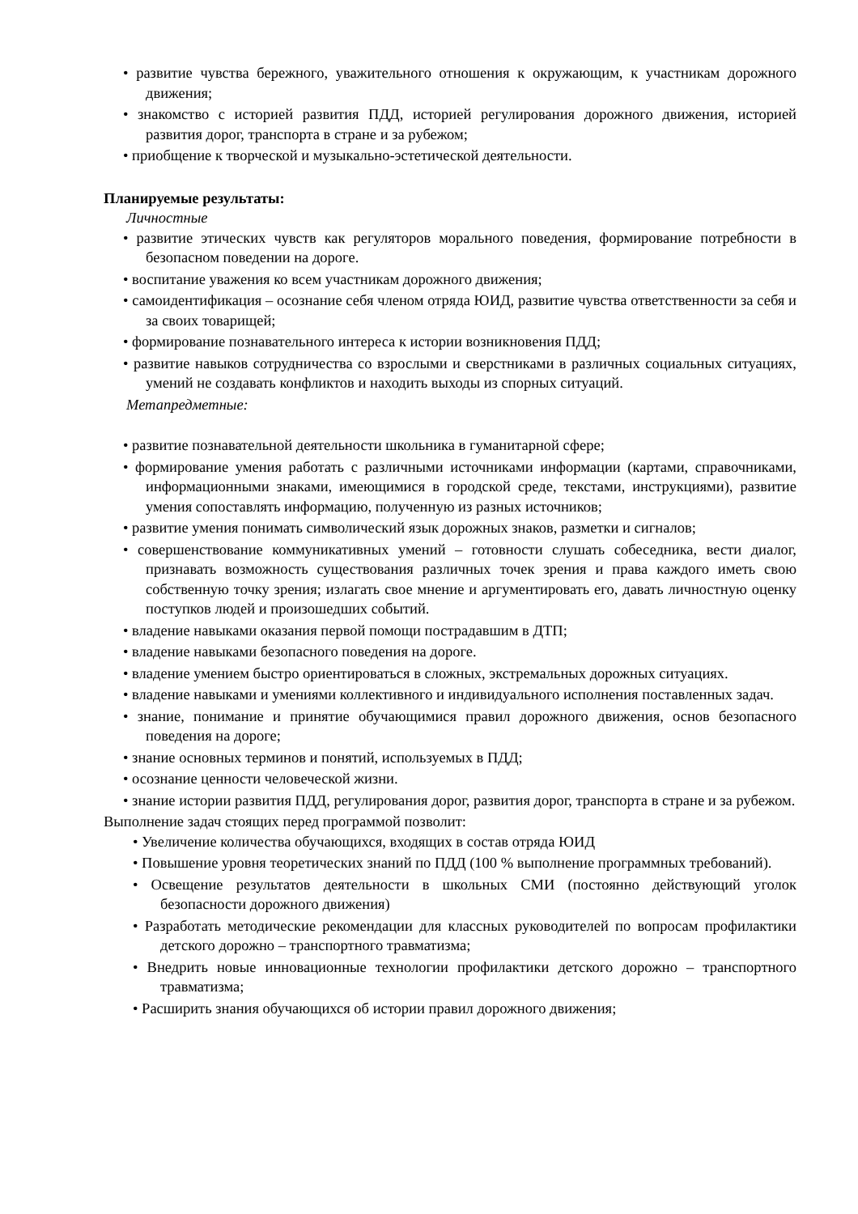• развитие чувства бережного, уважительного отношения к окружающим, к участникам дорожного движения;
• знакомство с историей развития ПДД, историей регулирования дорожного движения, историей развития дорог, транспорта в стране и за рубежом;
• приобщение к творческой и музыкально-эстетической деятельности.
Планируемые результаты:
Личностные
• развитие этических чувств как регуляторов морального поведения, формирование потребности в безопасном поведении на дороге.
• воспитание уважения ко всем участникам дорожного движения;
• самоидентификация – осознание себя членом отряда ЮИД, развитие чувства ответственности за себя и за своих товарищей;
• формирование познавательного интереса к истории возникновения ПДД;
• развитие навыков сотрудничества со взрослыми и сверстниками в различных социальных ситуациях, умений не создавать конфликтов и находить выходы из спорных ситуаций.
Метапредметные:
• развитие познавательной деятельности школьника в гуманитарной сфере;
• формирование умения работать с различными источниками информации (картами, справочниками, информационными знаками, имеющимися в городской среде, текстами, инструкциями), развитие умения сопоставлять информацию, полученную из разных источников;
• развитие умения понимать символический язык дорожных знаков, разметки и сигналов;
• совершенствование коммуникативных умений – готовности слушать собеседника, вести диалог, признавать возможность существования различных точек зрения и права каждого иметь свою собственную точку зрения; излагать свое мнение и аргументировать его, давать личностную оценку поступков людей и произошедших событий.
• владение навыками оказания первой помощи пострадавшим в ДТП;
• владение навыками безопасного поведения на дороге.
• владение умением быстро ориентироваться в сложных, экстремальных дорожных ситуациях.
• владение навыками и умениями коллективного и индивидуального исполнения поставленных задач.
• знание, понимание и принятие обучающимися правил дорожного движения, основ безопасного поведения на дороге;
• знание основных терминов и понятий, используемых в ПДД;
• осознание ценности человеческой жизни.
• знание истории развития ПДД, регулирования дорог, развития дорог, транспорта в стране и за рубежом.
Выполнение задач стоящих перед программой позволит:
• Увеличение количества обучающихся, входящих в состав отряда ЮИД
• Повышение уровня теоретических знаний по ПДД (100 % выполнение программных требований).
• Освещение результатов деятельности в школьных СМИ (постоянно действующий уголок безопасности дорожного движения)
• Разработать методические рекомендации для классных руководителей по вопросам профилактики детского дорожно – транспортного травматизма;
• Внедрить новые инновационные технологии профилактики детского дорожно – транспортного травматизма;
• Расширить знания обучающихся об истории правил дорожного движения;